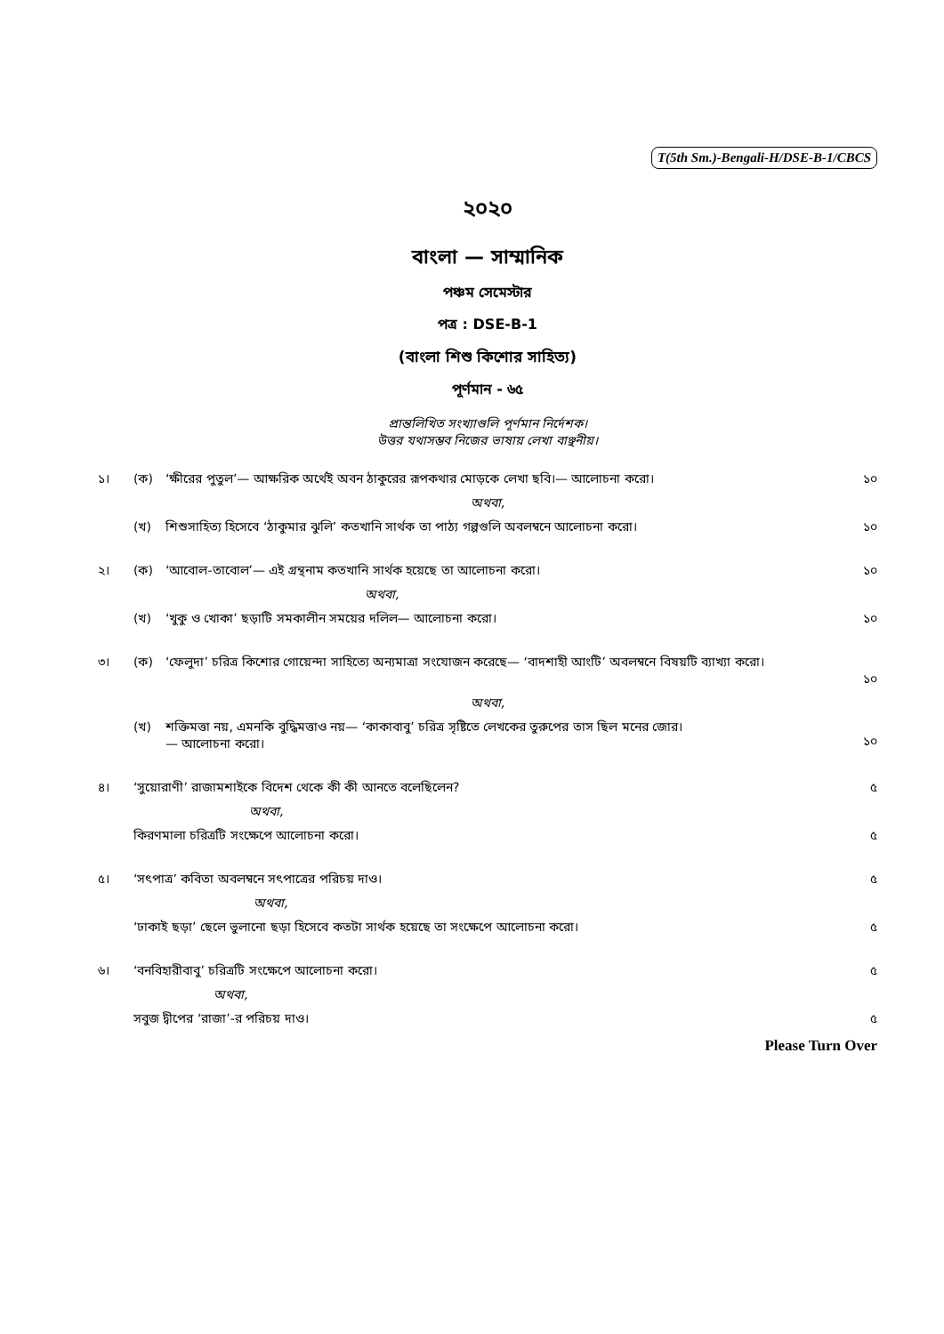T(5th Sm.)-Bengali-H/DSE-B-1/CBCS
২০২০
বাংলা — সাম্মানিক
পঞ্চম সেমেস্টার
পত্র : DSE-B-1
(বাংলা শিশু কিশোর সাহিত্য)
পূর্ণমান - ৬৫
প্রান্তলিখিত সংখ্যাগুলি পূর্ণমান নির্দেশক।
উত্তর যথাসম্ভব নিজের ভাষায় লেখা বাঞ্ছনীয়।
১। (ক) ‘ক্ষীরের পুতুল’— আক্ষরিক অর্থেই অবন ঠাকুরের রূপকথার মোড়কে লেখা ছবি।— আলোচনা করো।
১০
অথবা,
(খ) শিশুসাহিত্য হিসেবে ‘ঠাকুমার ঝুলি’ কতখানি সার্থক তা পাঠ্য গল্পগুলি অবলম্বনে আলোচনা করো।
১০
২। (ক) ‘আবোল-তাবোল’— এই গ্রন্থনাম কতখানি সার্থক হয়েছে তা আলোচনা করো।
১০
অথবা,
(খ) ‘খুকু ও খোকা’ ছড়াটি সমকালীন সময়ের দলিল— আলোচনা করো।
১০
৩। (ক) ‘ফেলুদা’ চরিত্র কিশোর গোয়েন্দা সাহিত্যে অন্যমাত্রা সংযোজন করেছে— ‘বাদশাহী আংটি’ অবলম্বনে বিষয়টি ব্যাখ্যা করো।
১০
অথবা,
(খ) শক্তিমত্তা নয়, এমনকি বুদ্ধিমত্তাও নয়— ‘কাকাবাবু’ চরিত্র সৃষ্টিতে লেখকের তুরুপের তাস ছিল মনের জোর।
— আলোচনা করো।
১০
৪। ‘সুয়োরাণী’ রাজামশাইকে বিদেশ থেকে কী কী আনতে বলেছিলেন?
৫
অথবা,
কিরণমালা চরিত্রটি সংক্ষেপে আলোচনা করো।
৫
৫। ‘সৎপাত্র’ কবিতা অবলম্বনে সৎপাত্রের পরিচয় দাও।
৫
অথবা,
‘ঢাকাই ছড়া’ ছেলে ভুলানো ছড়া হিসেবে কতটা সার্থক হয়েছে তা সংক্ষেপে আলোচনা করো।
৫
৬। ‘বনবিহারীবাবু’ চরিত্রটি সংক্ষেপে আলোচনা করো।
৫
অথবা,
সবুজ দ্বীপের ‘রাজা’-র পরিচয় দাও।
৫
Please Turn Over